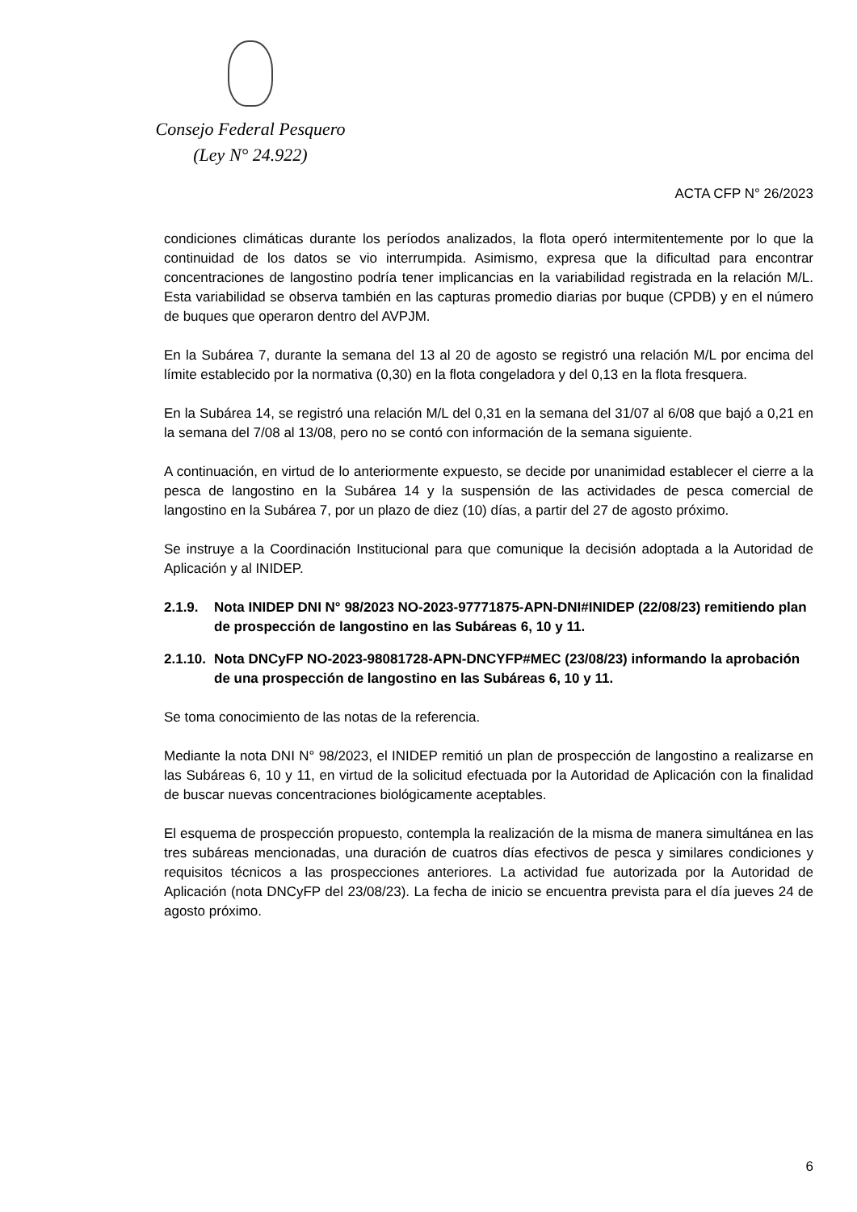Consejo Federal Pesquero
(Ley N° 24.922)
ACTA CFP N° 26/2023
condiciones climáticas durante los períodos analizados, la flota operó intermitentemente por lo que la continuidad de los datos se vio interrumpida. Asimismo, expresa que la dificultad para encontrar concentraciones de langostino podría tener implicancias en la variabilidad registrada en la relación M/L. Esta variabilidad se observa también en las capturas promedio diarias por buque (CPDB) y en el número de buques que operaron dentro del AVPJM.
En la Subárea 7, durante la semana del 13 al 20 de agosto se registró una relación M/L por encima del límite establecido por la normativa (0,30) en la flota congeladora y del 0,13 en la flota fresquera.
En la Subárea 14, se registró una relación M/L del 0,31 en la semana del 31/07 al 6/08 que bajó a 0,21 en la semana del 7/08 al 13/08, pero no se contó con información de la semana siguiente.
A continuación, en virtud de lo anteriormente expuesto, se decide por unanimidad establecer el cierre a la pesca de langostino en la Subárea 14 y la suspensión de las actividades de pesca comercial de langostino en la Subárea 7, por un plazo de diez (10) días, a partir del 27 de agosto próximo.
Se instruye a la Coordinación Institucional para que comunique la decisión adoptada a la Autoridad de Aplicación y al INIDEP.
2.1.9. Nota INIDEP DNI N° 98/2023 NO-2023-97771875-APN-DNI#INIDEP (22/08/23) remitiendo plan de prospección de langostino en las Subáreas 6, 10 y 11.
2.1.10. Nota DNCyFP NO-2023-98081728-APN-DNCYFP#MEC (23/08/23) informando la aprobación de una prospección de langostino en las Subáreas 6, 10 y 11.
Se toma conocimiento de las notas de la referencia.
Mediante la nota DNI N° 98/2023, el INIDEP remitió un plan de prospección de langostino a realizarse en las Subáreas 6, 10 y 11, en virtud de la solicitud efectuada por la Autoridad de Aplicación con la finalidad de buscar nuevas concentraciones biológicamente aceptables.
El esquema de prospección propuesto, contempla la realización de la misma de manera simultánea en las tres subáreas mencionadas, una duración de cuatros días efectivos de pesca y similares condiciones y requisitos técnicos a las prospecciones anteriores. La actividad fue autorizada por la Autoridad de Aplicación (nota DNCyFP del 23/08/23). La fecha de inicio se encuentra prevista para el día jueves 24 de agosto próximo.
6